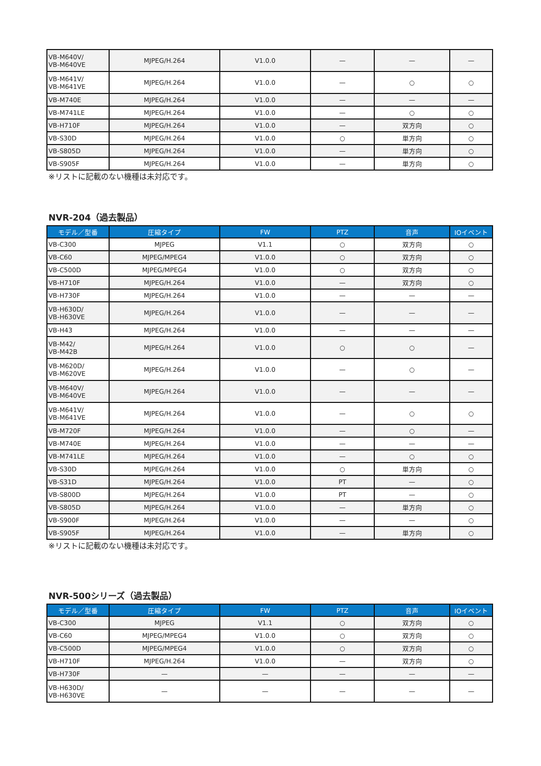| VB-M640V/ VB-M640VE | MJPEG/H.264 | V1.0.0 | — | — | — |
| VB-M641V/ VB-M641VE | MJPEG/H.264 | V1.0.0 | — | ○ | ○ |
| VB-M740E | MJPEG/H.264 | V1.0.0 | — | — | — |
| VB-M741LE | MJPEG/H.264 | V1.0.0 | — | ○ | ○ |
| VB-H710F | MJPEG/H.264 | V1.0.0 | — | 双方向 | ○ |
| VB-S30D | MJPEG/H.264 | V1.0.0 | ○ | 単方向 | ○ |
| VB-S805D | MJPEG/H.264 | V1.0.0 | — | 単方向 | ○ |
| VB-S905F | MJPEG/H.264 | V1.0.0 | — | 単方向 | ○ |
※リストに記載のない機種は未対応です。
NVR-204（過去製品）
| モデル／型番 | 圧縮タイプ | FW | PTZ | 音声 | IOイベント |
| --- | --- | --- | --- | --- | --- |
| VB-C300 | MJPEG | V1.1 | ○ | 双方向 | ○ |
| VB-C60 | MJPEG/MPEG4 | V1.0.0 | ○ | 双方向 | ○ |
| VB-C500D | MJPEG/MPEG4 | V1.0.0 | ○ | 双方向 | ○ |
| VB-H710F | MJPEG/H.264 | V1.0.0 | — | 双方向 | ○ |
| VB-H730F | MJPEG/H.264 | V1.0.0 | — | — | — |
| VB-H630D/ VB-H630VE | MJPEG/H.264 | V1.0.0 | — | — | — |
| VB-H43 | MJPEG/H.264 | V1.0.0 | — | — | — |
| VB-M42/ VB-M42B | MJPEG/H.264 | V1.0.0 | ○ | ○ | — |
| VB-M620D/ VB-M620VE | MJPEG/H.264 | V1.0.0 | — | ○ | — |
| VB-M640V/ VB-M640VE | MJPEG/H.264 | V1.0.0 | — | — | — |
| VB-M641V/ VB-M641VE | MJPEG/H.264 | V1.0.0 | — | ○ | ○ |
| VB-M720F | MJPEG/H.264 | V1.0.0 | — | ○ | — |
| VB-M740E | MJPEG/H.264 | V1.0.0 | — | — | — |
| VB-M741LE | MJPEG/H.264 | V1.0.0 | — | ○ | ○ |
| VB-S30D | MJPEG/H.264 | V1.0.0 | ○ | 単方向 | ○ |
| VB-S31D | MJPEG/H.264 | V1.0.0 | PT | — | ○ |
| VB-S800D | MJPEG/H.264 | V1.0.0 | PT | — | ○ |
| VB-S805D | MJPEG/H.264 | V1.0.0 | — | 単方向 | ○ |
| VB-S900F | MJPEG/H.264 | V1.0.0 | — | — | ○ |
| VB-S905F | MJPEG/H.264 | V1.0.0 | — | 単方向 | ○ |
※リストに記載のない機種は未対応です。
NVR-500シリーズ（過去製品）
| モデル／型番 | 圧縮タイプ | FW | PTZ | 音声 | IOイベント |
| --- | --- | --- | --- | --- | --- |
| VB-C300 | MJPEG | V1.1 | ○ | 双方向 | ○ |
| VB-C60 | MJPEG/MPEG4 | V1.0.0 | ○ | 双方向 | ○ |
| VB-C500D | MJPEG/MPEG4 | V1.0.0 | ○ | 双方向 | ○ |
| VB-H710F | MJPEG/H.264 | V1.0.0 | — | 双方向 | ○ |
| VB-H730F | — | — | — | — | — |
| VB-H630D/ VB-H630VE | — | — | — | — | — |